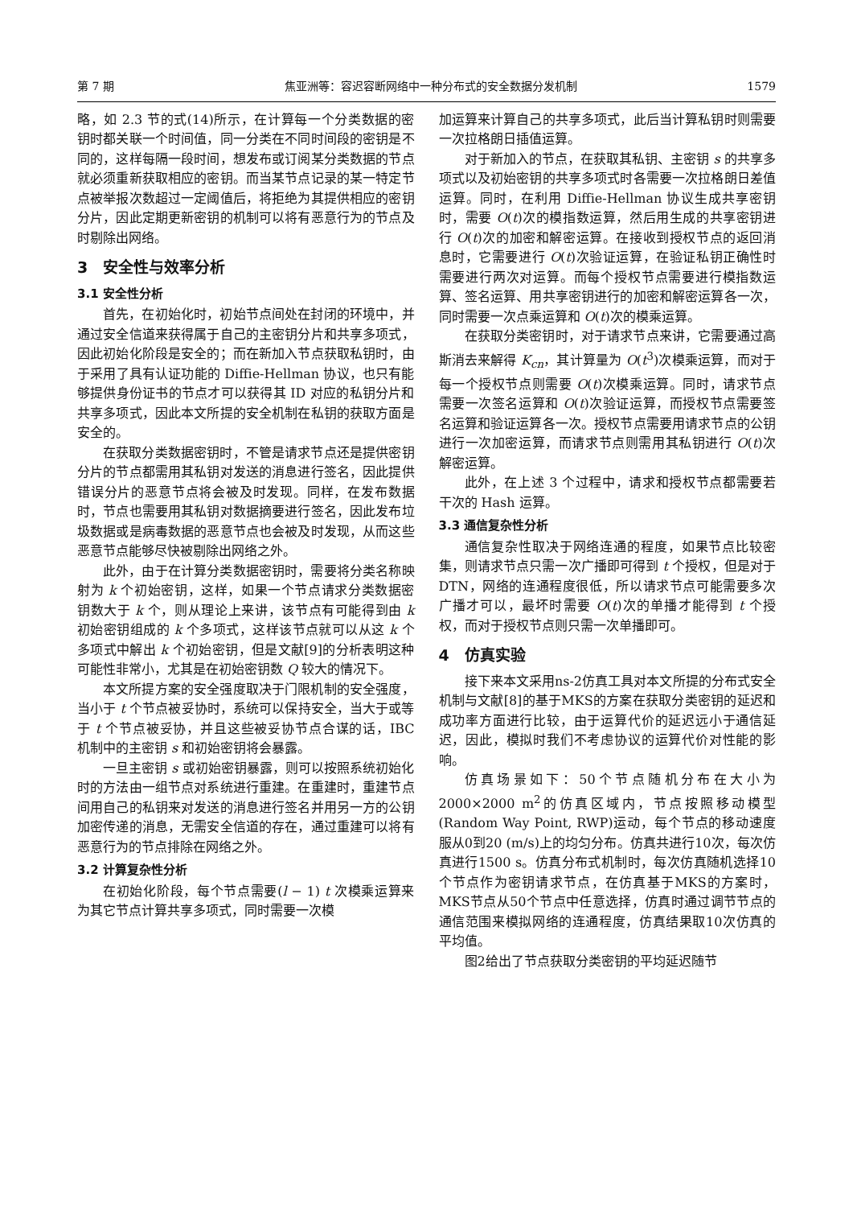第 7 期 焦亚洲等：容迟容断网络中一种分布式的安全数据分发机制 1579
略，如 2.3 节的式(14)所示，在计算每一个分类数据的密钥时都关联一个时间值，同一分类在不同时间段的密钥是不同的，这样每隔一段时间，想发布或订阅某分类数据的节点就必须重新获取相应的密钥。而当某节点记录的某一特定节点被举报次数超过一定阈值后，将拒绝为其提供相应的密钥分片，因此定期更新密钥的机制可以将有恶意行为的节点及时剔除出网络。
3　安全性与效率分析
3.1 安全性分析
首先，在初始化时，初始节点间处在封闭的环境中，并通过安全信道来获得属于自己的主密钥分片和共享多项式，因此初始化阶段是安全的；而在新加入节点获取私钥时，由于采用了具有认证功能的 Diffie-Hellman 协议，也只有能够提供身份证书的节点才可以获得其 ID 对应的私钥分片和共享多项式，因此本文所提的安全机制在私钥的获取方面是安全的。
在获取分类数据密钥时，不管是请求节点还是提供密钥分片的节点都需用其私钥对发送的消息进行签名，因此提供错误分片的恶意节点将会被及时发现。同样，在发布数据时，节点也需要用其私钥对数据摘要进行签名，因此发布垃圾数据或是病毒数据的恶意节点也会被及时发现，从而这些恶意节点能够尽快被剔除出网络之外。
此外，由于在计算分类数据密钥时，需要将分类名称映射为 k 个初始密钥，这样，如果一个节点请求分类数据密钥数大于 k 个，则从理论上来讲，该节点有可能得到由 k 初始密钥组成的 k 个多项式，这样该节点就可以从这 k 个多项式中解出 k 个初始密钥，但是文献[9]的分析表明这种可能性非常小，尤其是在初始密钥数 Q 较大的情况下。
本文所提方案的安全强度取决于门限机制的安全强度，当小于 t 个节点被妥协时，系统可以保持安全，当大于或等于 t 个节点被妥协，并且这些被妥协节点合谋的话，IBC 机制中的主密钥 s 和初始密钥将会暴露。
一旦主密钥 s 或初始密钥暴露，则可以按照系统初始化时的方法由一组节点对系统进行重建。在重建时，重建节点间用自己的私钥来对发送的消息进行签名并用另一方的公钥加密传递的消息，无需安全信道的存在，通过重建可以将有恶意行为的节点排除在网络之外。
3.2 计算复杂性分析
在初始化阶段，每个节点需要(l − 1) t 次模乘运算来为其它节点计算共享多项式，同时需要一次模
加运算来计算自己的共享多项式，此后当计算私钥时则需要一次拉格朗日插值运算。
对于新加入的节点，在获取其私钥、主密钥 s 的共享多项式以及初始密钥的共享多项式时各需要一次拉格朗日差值运算。同时，在利用 Diffie-Hellman 协议生成共享密钥时，需要 O(t)次的模指数运算，然后用生成的共享密钥进行 O(t)次的加密和解密运算。在接收到授权节点的返回消息时，它需要进行 O(t)次验证运算，在验证私钥正确性时需要进行两次对运算。而每个授权节点需要进行模指数运算、签名运算、用共享密钥进行的加密和解密运算各一次，同时需要一次点乘运算和 O(t)次的模乘运算。
在获取分类密钥时，对于请求节点来讲，它需要通过高斯消去来解得 K<sub>cn</sub>，其计算量为 O(t<sup>3</sup>)次模乘运算，而对于每一个授权节点则需要 O(t)次模乘运算。同时，请求节点需要一次签名运算和 O(t)次验证运算，而授权节点需要签名运算和验证运算各一次。授权节点需要用请求节点的公钥进行一次加密运算，而请求节点则需用其私钥进行 O(t)次解密运算。
此外，在上述 3 个过程中，请求和授权节点都需要若干次的 Hash 运算。
3.3 通信复杂性分析
通信复杂性取决于网络连通的程度，如果节点比较密集，则请求节点只需一次广播即可得到 t 个授权，但是对于 DTN，网络的连通程度很低，所以请求节点可能需要多次广播才可以，最坏时需要 O(t)次的单播才能得到 t 个授权，而对于授权节点则只需一次单播即可。
4　仿真实验
接下来本文采用ns-2仿真工具对本文所提的分布式安全机制与文献[8]的基于MKS的方案在获取分类密钥的延迟和成功率方面进行比较，由于运算代价的延迟远小于通信延迟，因此，模拟时我们不考虑协议的运算代价对性能的影响。
仿真场景如下：50个节点随机分布在大小为2000×2000 m<sup>2</sup>的仿真区域内，节点按照移动模型(Random Way Point, RWP)运动，每个节点的移动速度服从0到20 (m/s)上的均匀分布。仿真共进行10次，每次仿真进行1500 s。仿真分布式机制时，每次仿真随机选择10个节点作为密钥请求节点，在仿真基于MKS的方案时，MKS节点从50个节点中任意选择，仿真时通过调节节点的通信范围来模拟网络的连通程度，仿真结果取10次仿真的平均值。
图2给出了节点获取分类密钥的平均延迟随节